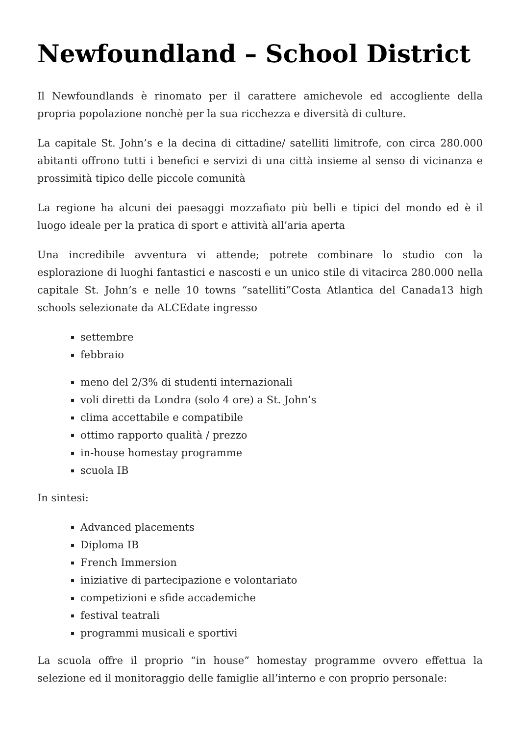Newfoundland – School District
Il Newfoundlands è rinomato per il carattere amichevole ed accogliente della propria popolazione nonchè per la sua ricchezza e diversità di culture.
La capitale St. John’s e la decina di cittadine/ satelliti limitrofe, con circa 280.000 abitanti offrono tutti i benefici e servizi di una città insieme al senso di vicinanza e prossimità tipico delle piccole comunità
La regione ha alcuni dei paesaggi mozzafiato più belli e tipici del mondo ed è il luogo ideale per la pratica di sport e attività all’aria aperta
Una incredibile avventura vi attende; potrete combinare lo studio con la esplorazione di luoghi fantastici e nascosti e un unico stile di vitacirca 280.000 nella capitale St. John’s e nelle 10 towns “satelliti”Costa Atlantica del Canada13 high schools selezionate da ALCEdate ingresso
settembre
febbraio
meno del 2/3% di studenti internazionali
voli diretti da Londra (solo 4 ore) a St. John’s
clima accettabile e compatibile
ottimo rapporto qualità / prezzo
in-house homestay programme
scuola IB
In sintesi:
Advanced placements
Diploma IB
French Immersion
iniziative di partecipazione e volontariato
competizioni e sfide accademiche
festival teatrali
programmi musicali e sportivi
La scuola offre il proprio “in house” homestay programme ovvero effettua la selezione ed il monitoraggio delle famiglie all’interno e con proprio personale: